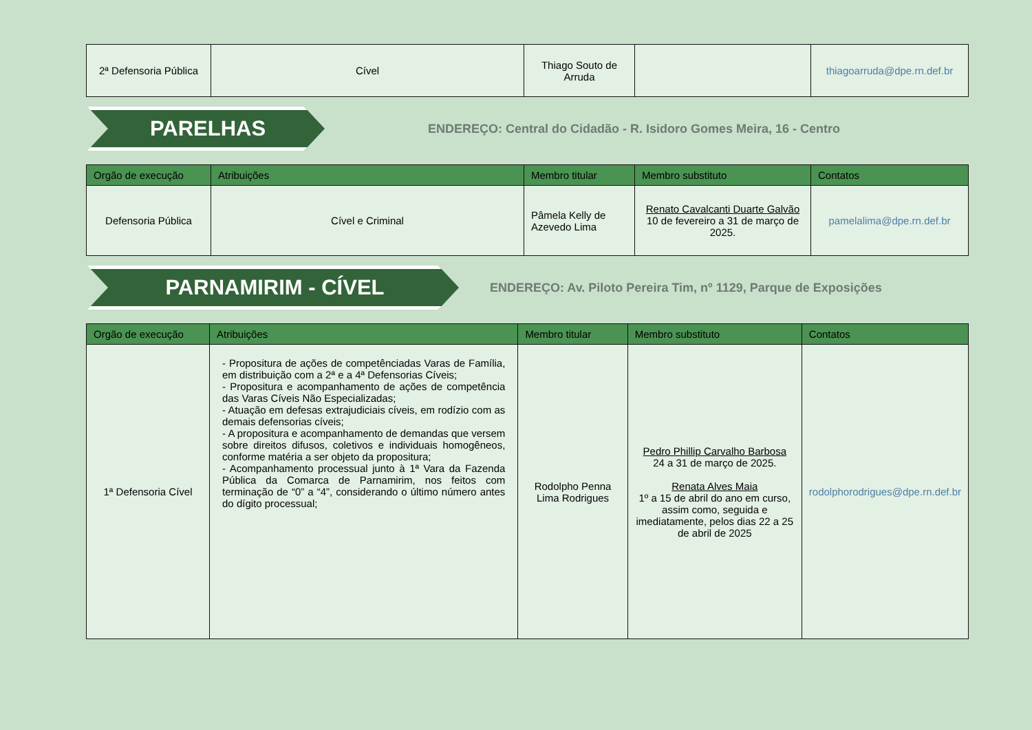| 2ª Defensoria Pública | Cível | Thiago Souto de Arruda | | thiagoarruda@dpe.rn.def.br |
PARELHAS
ENDEREÇO: Central do Cidadão - R. Isidoro Gomes Meira, 16 - Centro
| Orgão de execução | Atribuições | Membro titular | Membro substituto | Contatos |
| --- | --- | --- | --- | --- |
| Defensoria Pública | Cível e Criminal | Pâmela Kelly de Azevedo Lima | Renato Cavalcanti Duarte Galvão 10 de fevereiro a 31 de março de 2025. | pamelalima@dpe.rn.def.br |
PARNAMIRIM - CÍVEL
ENDEREÇO: Av. Piloto Pereira Tim, nº 1129, Parque de Exposições
| Orgão de execução | Atribuições | Membro titular | Membro substituto | Contatos |
| --- | --- | --- | --- | --- |
| 1ª Defensoria Cível | - Propositura de ações de competênciadas Varas de Família, em distribuição com a 2ª e a 4ª Defensorias Cíveis; - Propositura e acompanhamento de ações de competência das Varas Cíveis Não Especializadas; - Atuação em defesas extrajudiciais cíveis, em rodízio com as demais defensorias cíveis; - A propositura e acompanhamento de demandas que versem sobre direitos difusos, coletivos e individuais homogêneos, conforme matéria a ser objeto da propositura; - Acompanhamento processual junto à 1ª Vara da Fazenda Pública da Comarca de Parnamirim, nos feitos com terminação de “0” a “4”, considerando o último número antes do dígito processual; | Rodolpho Penna Lima Rodrigues | Pedro Phillip Carvalho Barbosa 24 a 31 de março de 2025. Renata Alves Maia 1º a 15 de abril do ano em curso, assim como, seguida e imediatamente, pelos dias 22 a 25 de abril de 2025 | rodolphorodrigues@dpe.rn.def.br |